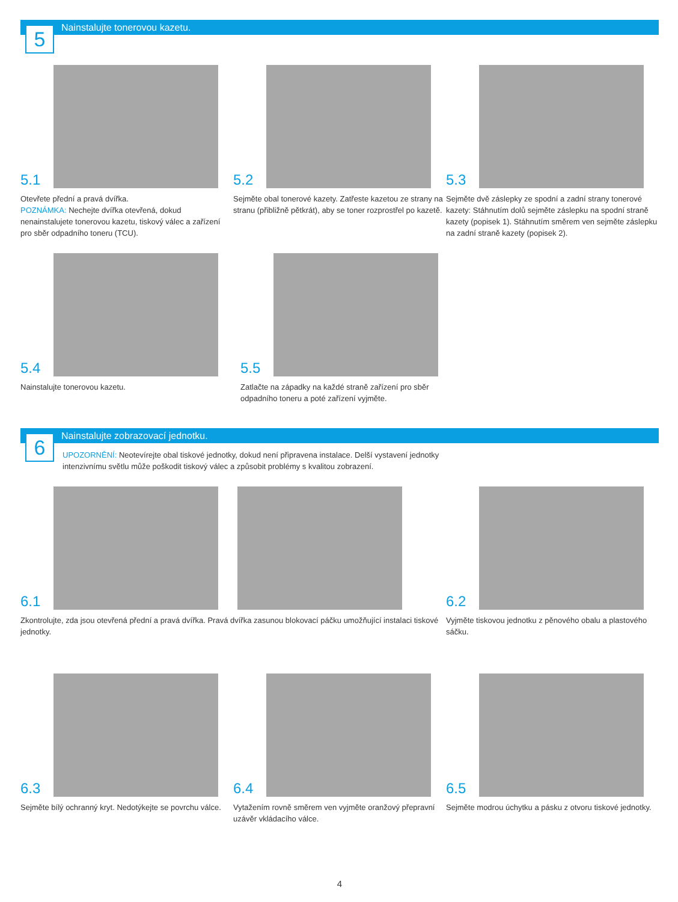5
Nainstalujte tonerovou kazetu.
5.1
Otevřete přední a pravá dvířka.
POZNÁMKA: Nechejte dvířka otevřená, dokud nenainstalujete tonerovou kazetu, tiskový válec a zařízení pro sběr odpadního toneru (TCU).
5.2
Sejměte obal tonerové kazety. Zatřeste kazetou ze strany na stranu (přibližně pětkrát), aby se toner rozprostřel po kazetě.
5.3
Sejměte dvě záslepky ze spodní a zadní strany tonerové kazety: Stáhnutím dolů sejměte záslepku na spodní straně kazety (popisek 1). Stáhnutím směrem ven sejměte záslepku na zadní straně kazety (popisek 2).
5.4
Nainstalujte tonerovou kazetu.
5.5
Zatlačte na západky na každé straně zařízení pro sběr odpadního toneru a poté zařízení vyjměte.
6
Nainstalujte zobrazovací jednotku.
UPOZORNĚNÍ: Neotevírejte obal tiskové jednotky, dokud není připravena instalace. Delší vystavení jednotky intenzivnímu světlu může poškodit tiskový válec a způsobit problémy s kvalitou zobrazení.
6.1
Zkontrolujte, zda jsou otevřená přední a pravá dvířka. Pravá dvířka zasunou blokovací páčku umožňující instalaci tiskové jednotky.
6.2
Vyjměte tiskovou jednotku z pěnového obalu a plastového sáčku.
6.3
Sejměte bílý ochranný kryt. Nedotýkejte se povrchu válce.
6.4
Vytažením rovně směrem ven vyjměte oranžový přepravní uzávěr vkládacího válce.
6.5
Sejměte modrou úchytku a pásku z otvoru tiskové jednotky.
4